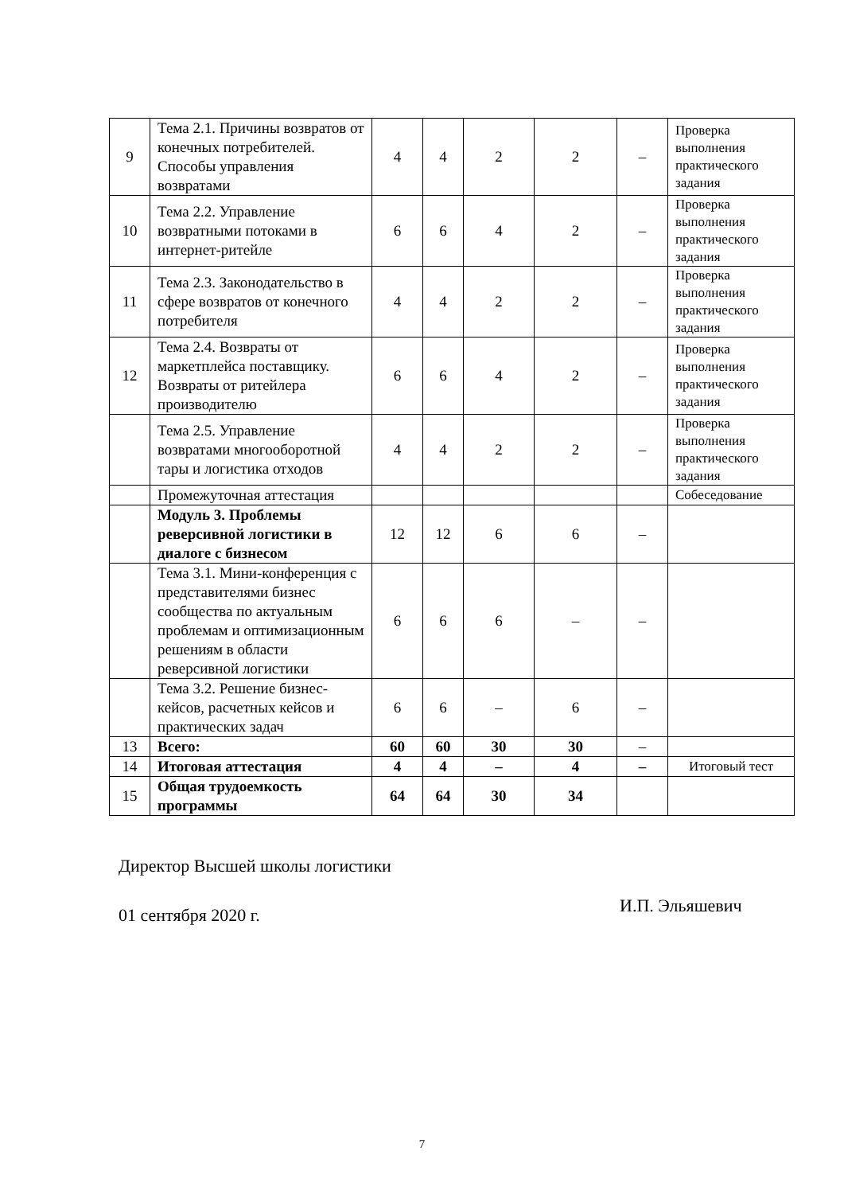| 9 | Тема 2.1. Причины возвратов от конечных потребителей. Способы управления возвратами | 4 | 4 | 2 | 2 | – | Проверка выполнения практического задания |
| 10 | Тема 2.2. Управление возвратными потоками в интернет-ритейле | 6 | 6 | 4 | 2 | – | Проверка выполнения практического задания |
| 11 | Тема 2.3. Законодательство в сфере возвратов от конечного потребителя | 4 | 4 | 2 | 2 | – | Проверка выполнения практического задания |
| 12 | Тема 2.4. Возвраты от маркетплейса поставщику. Возвраты от ритейлера производителю | 6 | 6 | 4 | 2 | – | Проверка выполнения практического задания |
| | Тема 2.5. Управление возвратами многооборотной тары и логистика отходов | 4 | 4 | 2 | 2 | – | Проверка выполнения практического задания |
| | Промежуточная аттестация | | | | | | Собеседование |
| | Модуль 3. Проблемы реверсивной логистики в диалоге с бизнесом | 12 | 12 | 6 | 6 | – | |
| | Тема 3.1. Мини-конференция с представителями бизнес сообщества по актуальным проблемам и оптимизационным решениям в области реверсивной логистики | 6 | 6 | 6 | – | – | |
| | Тема 3.2. Решение бизнес-кейсов, расчетных кейсов и практических задач | 6 | 6 | – | 6 | – | |
| 13 | Всего: | 60 | 60 | 30 | 30 | – | |
| 14 | Итоговая аттестация | 4 | 4 | – | 4 | – | Итоговый тест |
| 15 | Общая трудоемкость программы | 64 | 64 | 30 | 34 | | |
Директор Высшей школы логистики
01 сентября 2020 г.
И.П. Эльяшевич
7